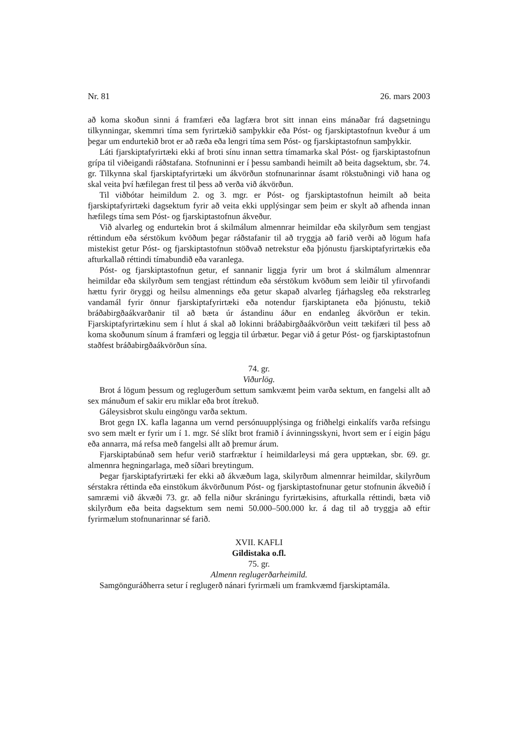Nr. 81 26. mars 2003
að koma skoðun sinni á framfæri eða lagfæra brot sitt innan eins mánaðar frá dagsetningu tilkynningar, skemmri tíma sem fyrirtækið samþykkir eða Póst- og fjarskiptastofnun kveður á um þegar um endurtekið brot er að ræða eða lengri tíma sem Póst- og fjarskiptastofnun samþykkir.
Láti fjarskiptafyrirtæki ekki af broti sínu innan settra tímamarka skal Póst- og fjarskiptastofnun grípa til viðeigandi ráðstafana. Stofnuninni er í þessu sambandi heimilt að beita dagsektum, sbr. 74. gr. Tilkynna skal fjarskiptafyrirtæki um ákvörðun stofnunarinnar ásamt rökstuðningi við hana og skal veita því hæfilegan frest til þess að verða við ákvörðun.
Til viðbótar heimildum 2. og 3. mgr. er Póst- og fjarskiptastofnun heimilt að beita fjarskiptafyrirtæki dagsektum fyrir að veita ekki upplýsingar sem þeim er skylt að afhenda innan hæfilegs tíma sem Póst- og fjarskiptastofnun ákveður.
Við alvarleg og endurtekin brot á skilmálum almennrar heimildar eða skilyrðum sem tengjast réttindum eða sérstökum kvöðum þegar ráðstafanir til að tryggja að farið verði að lögum hafa mistekist getur Póst- og fjarskiptastofnun stöðvað netrekstur eða þjónustu fjarskiptafyrirtækis eða afturkallað réttindi tímabundið eða varanlega.
Póst- og fjarskiptastofnun getur, ef sannanir liggja fyrir um brot á skilmálum almennrar heimildar eða skilyrðum sem tengjast réttindum eða sérstökum kvöðum sem leiðir til yfirvofandi hættu fyrir öryggi og heilsu almennings eða getur skapað alvarleg fjárhagsleg eða rekstrarleg vandamál fyrir önnur fjarskiptafyrirtæki eða notendur fjarskiptaneta eða þjónustu, tekið bráðabirgðaákvarðanir til að bæta úr ástandinu áður en endanleg ákvörðun er tekin. Fjarskiptafyrirtækinu sem í hlut á skal að lokinni bráðabirgðaákvörðun veitt tækifæri til þess að koma skoðunum sínum á framfæri og leggja til úrbætur. Þegar við á getur Póst- og fjarskiptastofnun staðfest bráðabirgðaákvörðun sína.
74. gr.
Viðurlög.
Brot á lögum þessum og reglugerðum settum samkvæmt þeim varða sektum, en fangelsi allt að sex mánuðum ef sakir eru miklar eða brot ítrekuð.
Gáleysisbrot skulu eingöngu varða sektum.
Brot gegn IX. kafla laganna um vernd persónuupplýsinga og friðhelgi einkalífs varða refsingu svo sem mælt er fyrir um í 1. mgr. Sé slíkt brot framið í ávinningsskyni, hvort sem er í eigin þágu eða annarra, má refsa með fangelsi allt að þremur árum.
Fjarskiptabúnað sem hefur verið starfræktur í heimildarleysi má gera upptækan, sbr. 69. gr. almennra hegningarlaga, með síðari breytingum.
Þegar fjarskiptafyrirtæki fer ekki að ákvæðum laga, skilyrðum almennrar heimildar, skilyrðum sérstakra réttinda eða einstökum ákvörðunum Póst- og fjarskiptastofnunar getur stofnunin ákveðið í samræmi við ákvæði 73. gr. að fella niður skráningu fyrirtækisins, afturkalla réttindi, bæta við skilyrðum eða beita dagsektum sem nemi 50.000–500.000 kr. á dag til að tryggja að eftir fyrirmælum stofnunarinnar sé farið.
XVII. KAFLI
Gildistaka o.fl.
75. gr.
Almenn reglugerðarheimild.
Samgönguráðherra setur í reglugerð nánari fyrirmæli um framkvæmd fjarskiptamála.